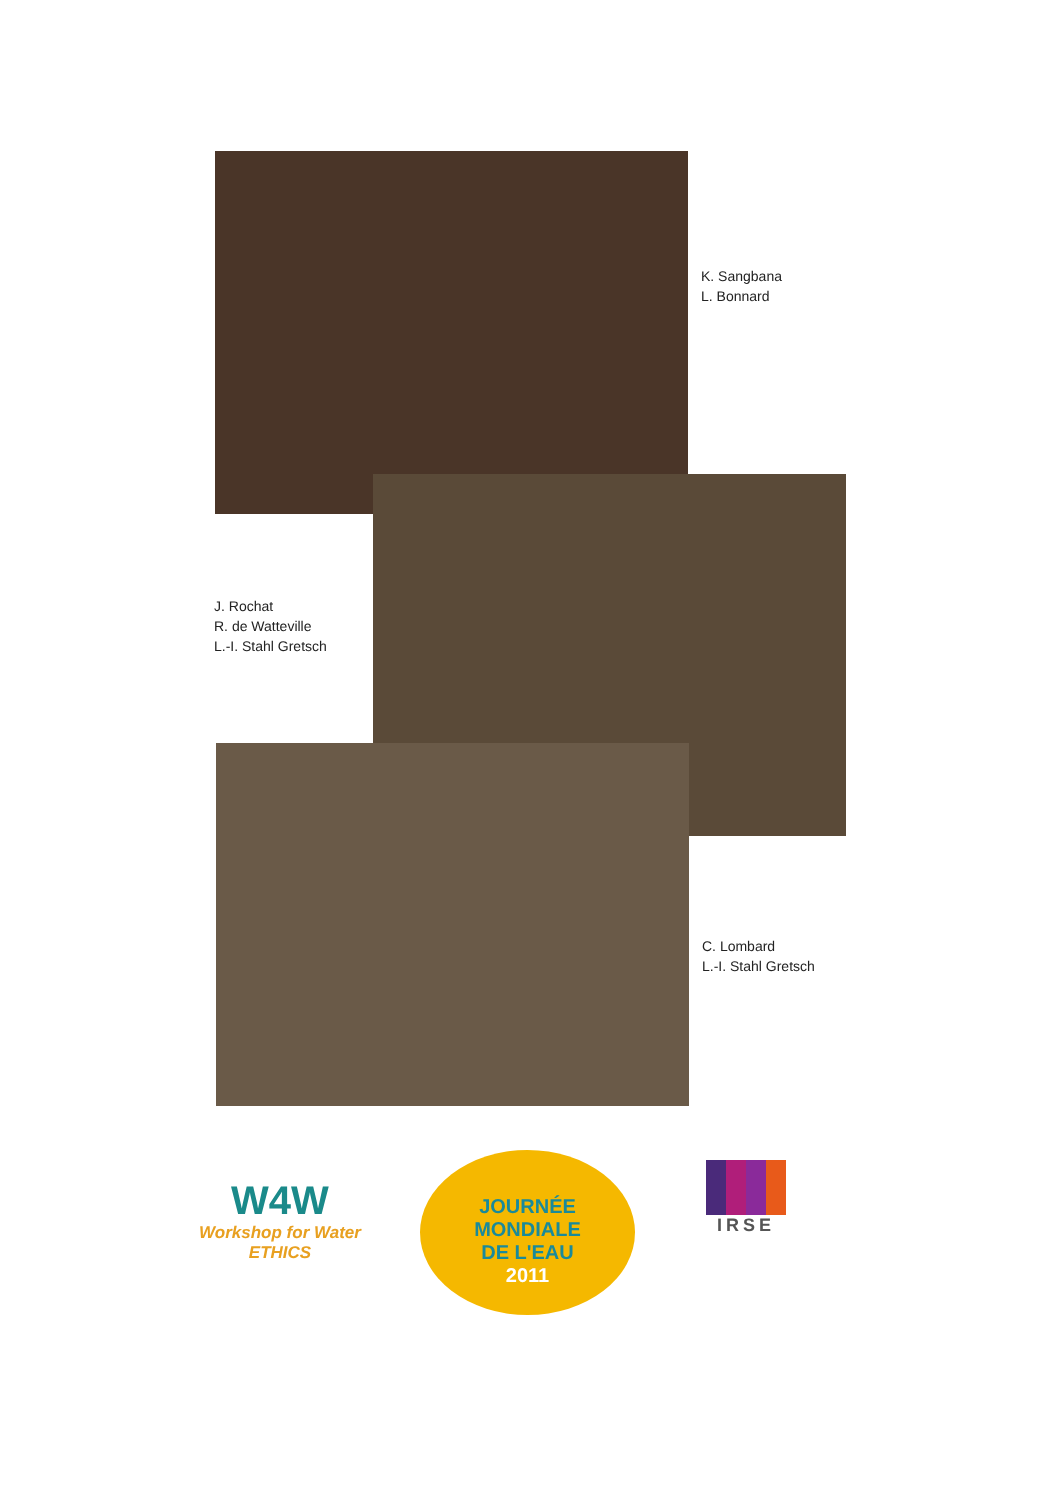K. Sangbana
L. Bonnard
J. Rochat
R. de Watteville
L.-I. Stahl Gretsch
C. Lombard
L.-I. Stahl Gretsch
W4W
Workshop for Water
ETHICS
JOURNÉE
MONDIALE
DE L'EAU
2011
IRSE